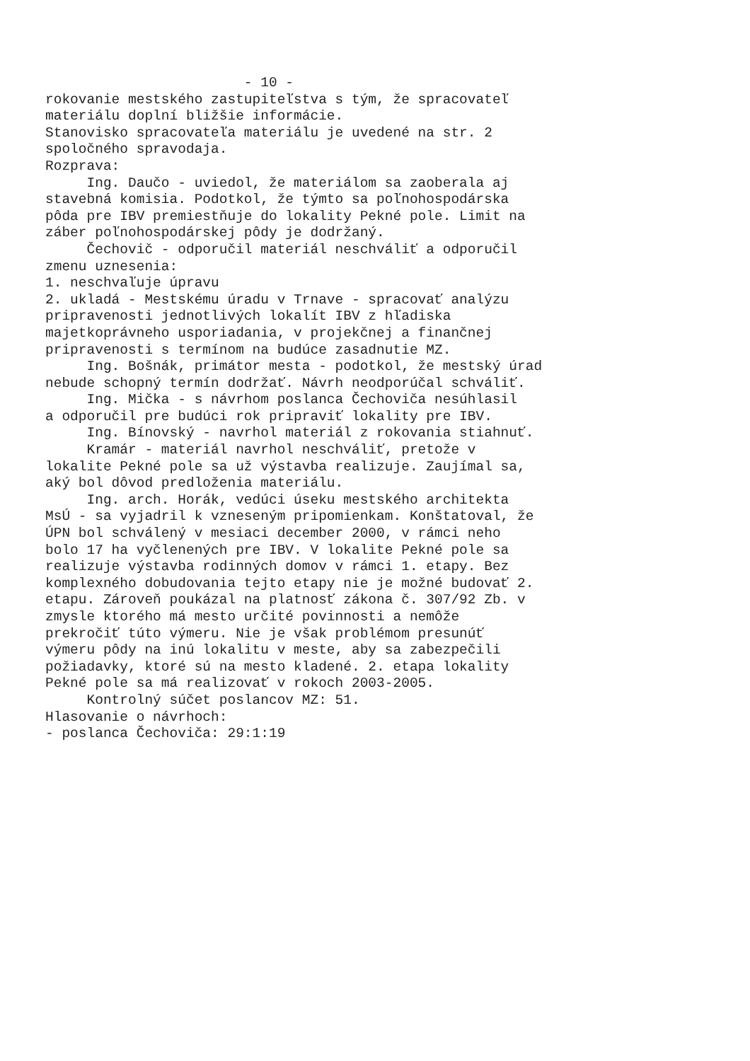- 10 - rokovanie mestského zastupiteľstva s tým, že spracovateľ materiálu doplní bližšie informácie. Stanovisko spracovateľa materiálu je uvedené na str. 2 spoločného spravodaja. Rozprava: Ing. Daučo - uviedol, že materiálom sa zaoberala aj stavebná komisia. Podotkol, že týmto sa poľnohospodárska pôda pre IBV premiestňuje do lokality Pekné pole. Limit na záber poľnohospodárskej pôdy je dodržaný. Čechovič - odporučil materiál neschváliť a odporučil zmenu uznesenia: 1. neschvaľuje úpravu 2. ukladá - Mestskému úradu v Trnave - spracovať analýzu pripravenosti jednotlivých lokalít IBV z hľadiska majetkoprávneho usporiadania, v projekčnej a finančnej pripravenosti s termínom na budúce zasadnutie MZ. Ing. Bošnák, primátor mesta - podotkol, že mestský úrad nebude schopný termín dodržať. Návrh neodporúčal schváliť. Ing. Mička - s návrhom poslanca Čechoviča nesúhlasil a odporučil pre budúci rok pripraviť lokality pre IBV. Ing. Bínovský - navrhol materiál z rokovania stiahnuť. Kramár - materiál navrhol neschváliť, pretože v lokalite Pekné pole sa už výstavba realizuje. Zaujímal sa, aký bol dôvod predloženia materiálu. Ing. arch. Horák, vedúci úseku mestského architekta MsÚ - sa vyjadril k vzneseným pripomienkam. Konštatoval, že ÚPN bol schválený v mesiaci december 2000, v rámci neho bolo 17 ha vyčlenených pre IBV. V lokalite Pekné pole sa realizuje výstavba rodinných domov v rámci 1. etapy. Bez komplexného dobudovania tejto etapy nie je možné budovať 2. etapu. Zároveň poukázal na platnosť zákona č. 307/92 Zb. v zmysle ktorého má mesto určité povinnosti a nemôže prekročiť túto výmeru. Nie je však problémom presunúť výmeru pôdy na inú lokalitu v meste, aby sa zabezpečili požiadavky, ktoré sú na mesto kladené. 2. etapa lokality Pekné pole sa má realizovať v rokoch 2003-2005. Kontrolný súčet poslancov MZ: 51. Hlasovanie o návrhoch: - poslanca Čechoviča: 29:1:19